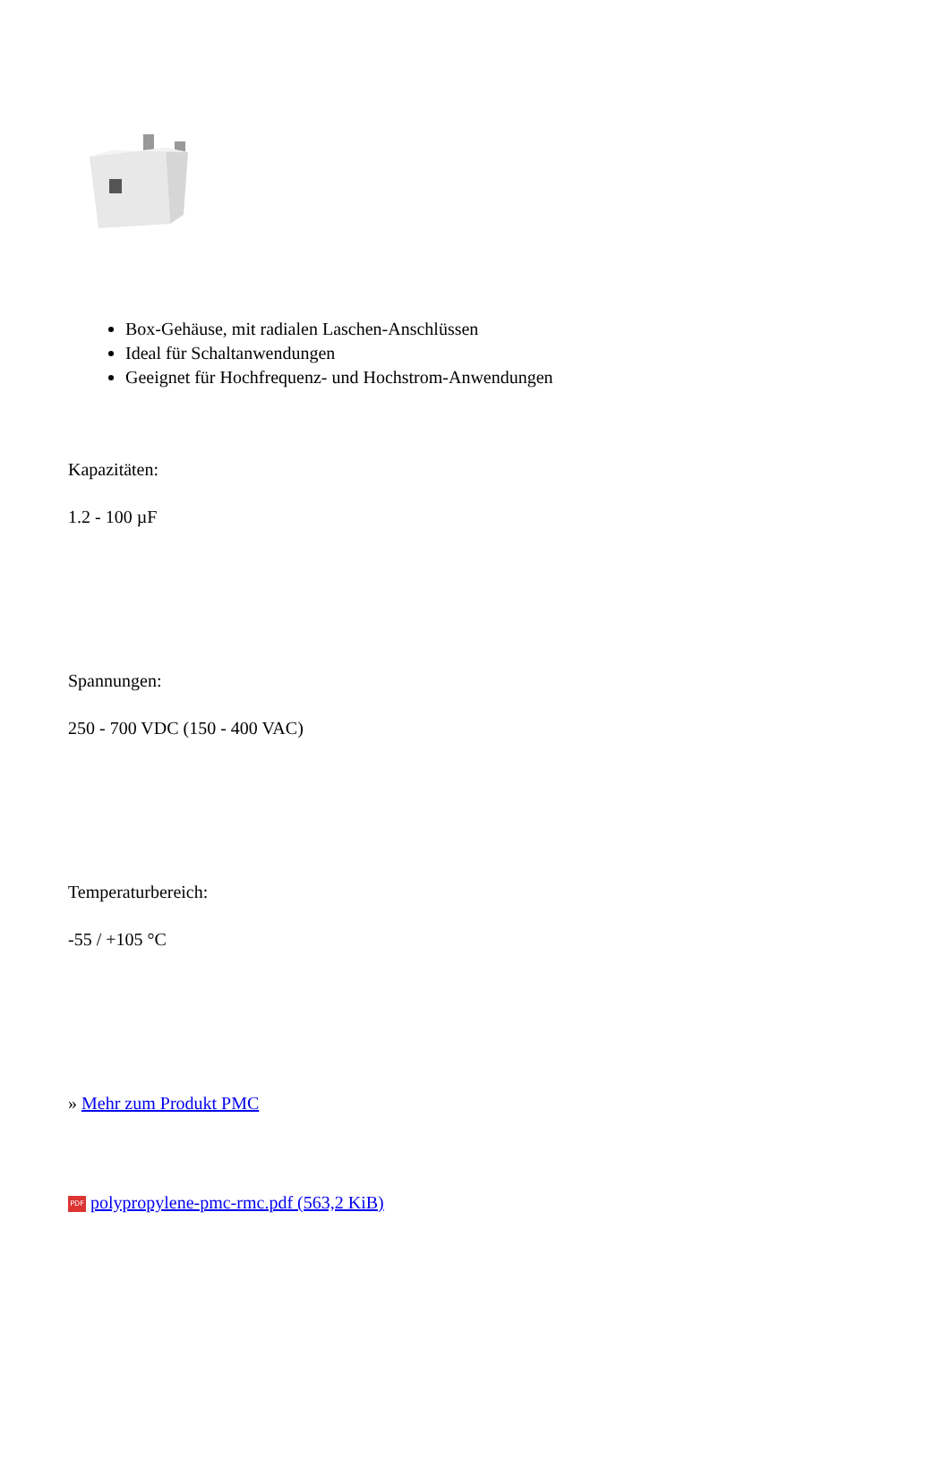_
Box-Gehäuse, mit radialen Laschen-Anschlüssen
Ideal für Schaltanwendungen
Geeignet für Hochfrequenz- und Hochstrom-Anwendungen
Kapazitäten:
1.2 - 100 µF
Spannungen:
250 - 700 VDC (150 - 400 VAC)
Temperaturbereich:
-55 / +105 °C
» Mehr zum Produkt PMC
PDF polypropylene-pmc-rmc.pdf (563,2 KiB)